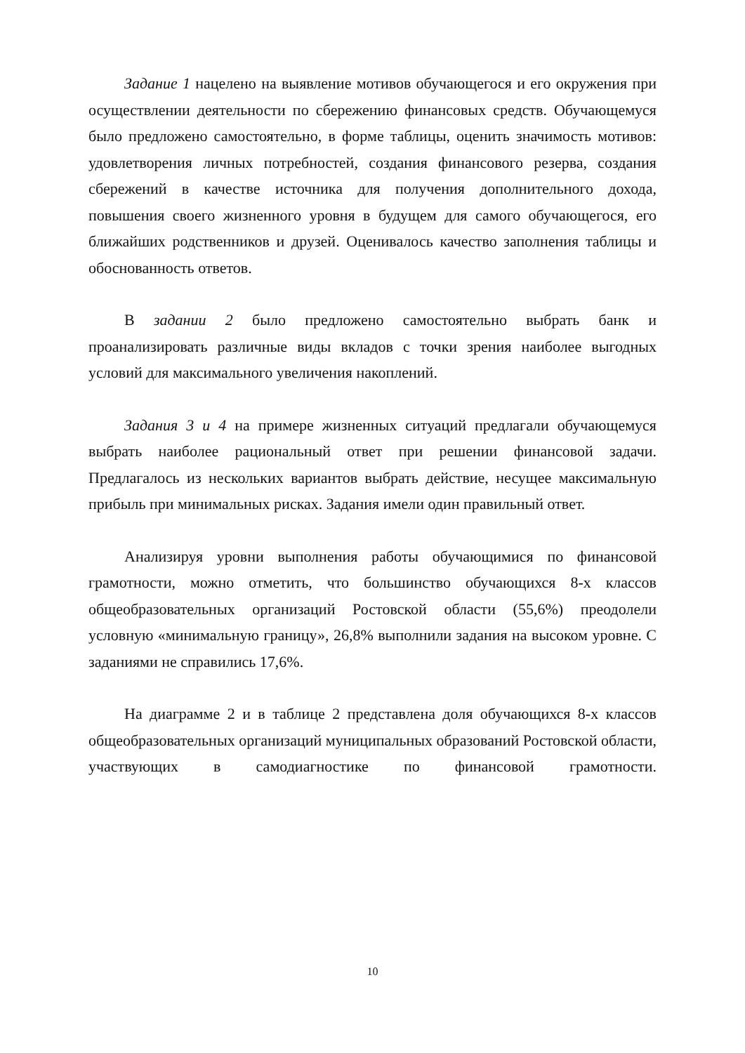Задание 1 нацелено на выявление мотивов обучающегося и его окружения при осуществлении деятельности по сбережению финансовых средств. Обучающемуся было предложено самостоятельно, в форме таблицы, оценить значимость мотивов: удовлетворения личных потребностей, создания финансового резерва, создания сбережений в качестве источника для получения дополнительного дохода, повышения своего жизненного уровня в будущем для самого обучающегося, его ближайших родственников и друзей. Оценивалось качество заполнения таблицы и обоснованность ответов.
В задании 2 было предложено самостоятельно выбрать банк и проанализировать различные виды вкладов с точки зрения наиболее выгодных условий для максимального увеличения накоплений.
Задания 3 и 4 на примере жизненных ситуаций предлагали обучающемуся выбрать наиболее рациональный ответ при решении финансовой задачи. Предлагалось из нескольких вариантов выбрать действие, несущее максимальную прибыль при минимальных рисках. Задания имели один правильный ответ.
Анализируя уровни выполнения работы обучающимися по финансовой грамотности, можно отметить, что большинство обучающихся 8-х классов общеобразовательных организаций Ростовской области (55,6%) преодолели условную «минимальную границу», 26,8% выполнили задания на высоком уровне. С заданиями не справились 17,6%.
На диаграмме 2 и в таблице 2 представлена доля обучающихся 8-х классов общеобразовательных организаций муниципальных образований Ростовской области, участвующих в самодиагностике по финансовой грамотности.
10